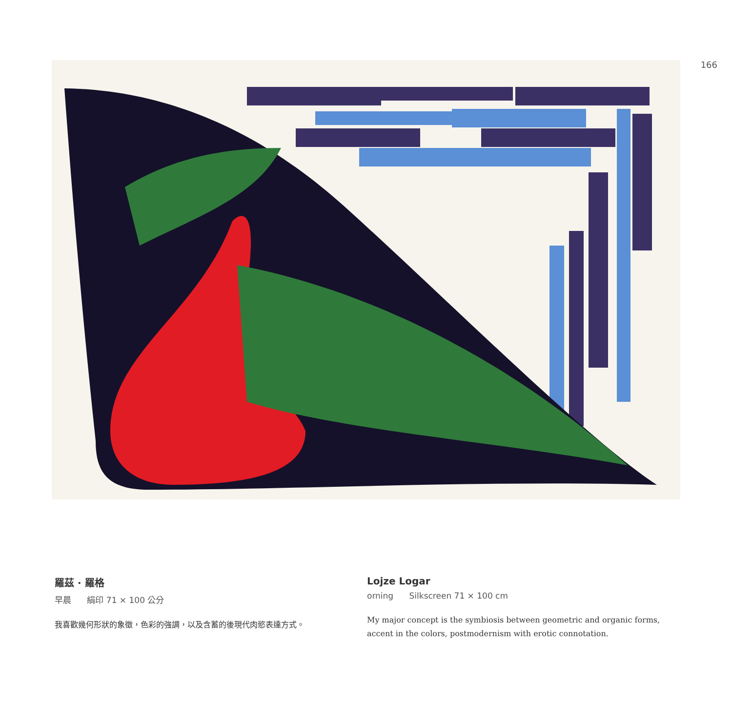166
羅茲 · 羅格
早晨 絹印 71 × 100 公分
我喜歡幾何形狀的象徵，色彩的強調，以及含蓄的後現代肉慾表達方式。
Lojze Logar
orning Silkscreen 71 × 100 cm
My major concept is the symbiosis between geometric and organic forms, accent in the colors, postmodernism with erotic connotation.